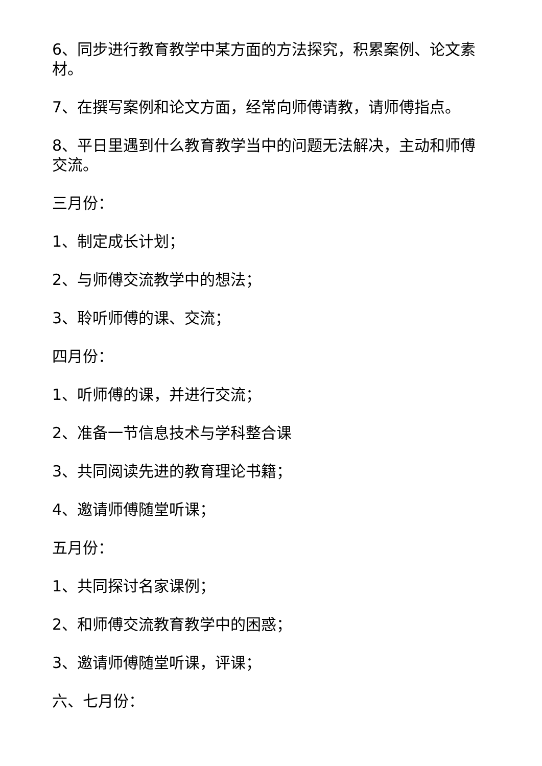6、同步进行教育教学中某方面的方法探究，积累案例、论文素材。
7、在撰写案例和论文方面，经常向师傅请教，请师傅指点。
8、平日里遇到什么教育教学当中的问题无法解决，主动和师傅交流。
三月份：
1、制定成长计划；
2、与师傅交流教学中的想法；
3、聆听师傅的课、交流；
四月份：
1、听师傅的课，并进行交流；
2、准备一节信息技术与学科整合课
3、共同阅读先进的教育理论书籍；
4、邀请师傅随堂听课；
五月份：
1、共同探讨名家课例；
2、和师傅交流教育教学中的困惑；
3、邀请师傅随堂听课，评课；
六、七月份：